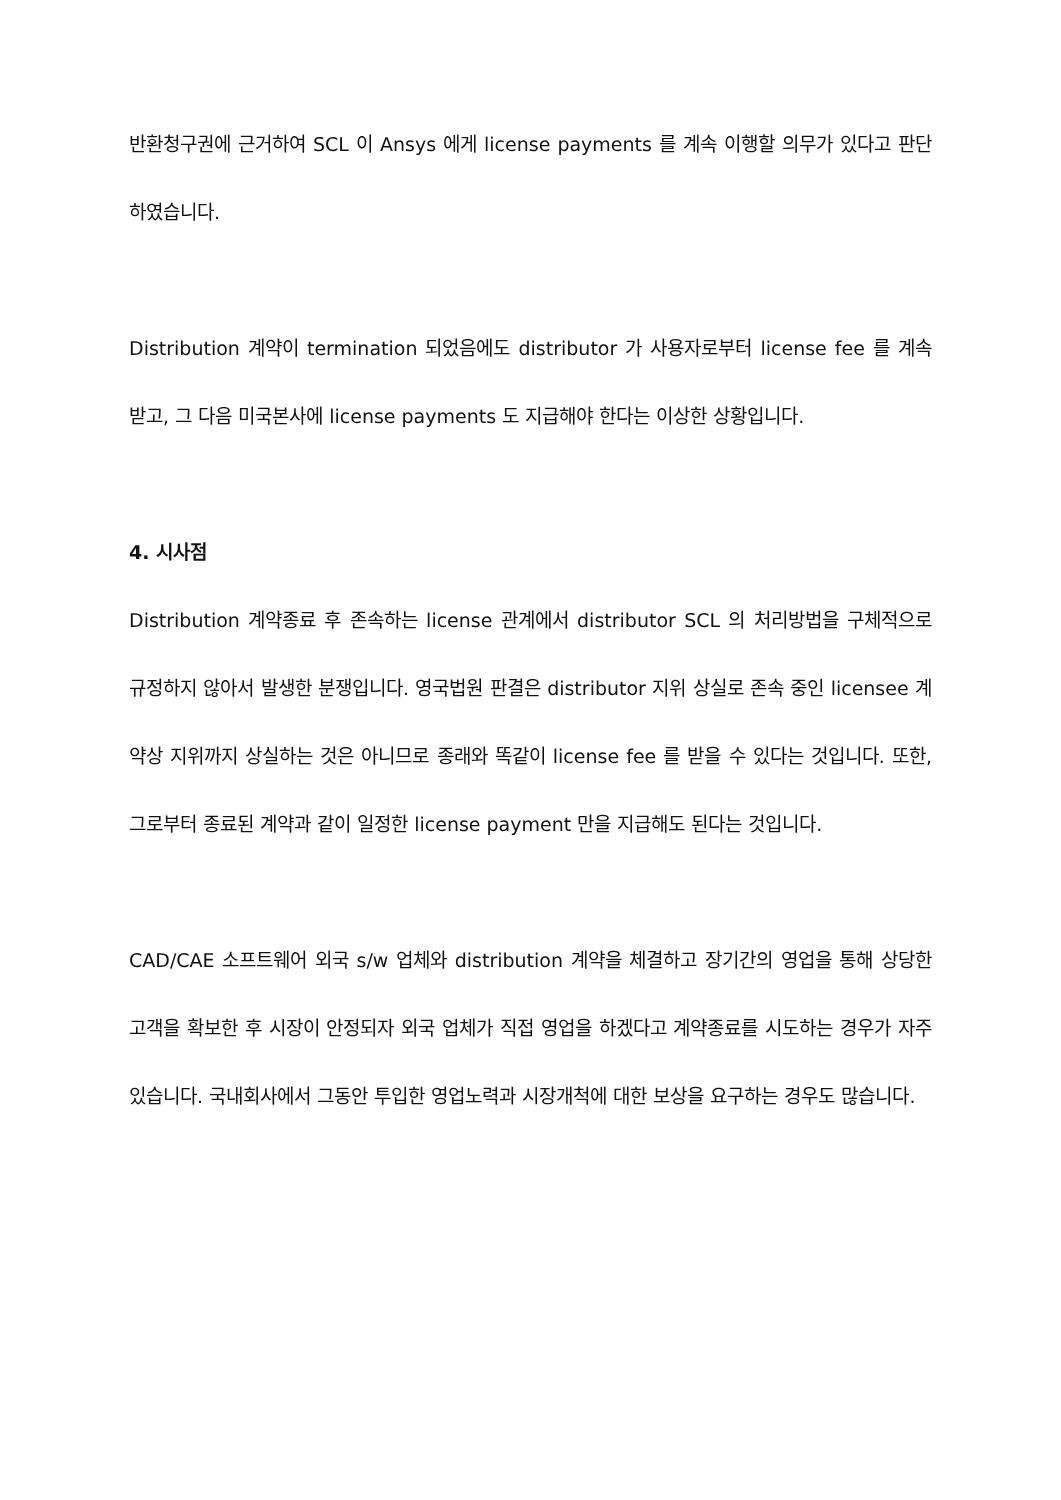반환청구권에 근거하여 SCL 이 Ansys 에게 license payments 를 계속 이행할 의무가 있다고 판단하였습니다.
Distribution 계약이 termination 되었음에도 distributor 가 사용자로부터 license fee 를 계속 받고, 그 다음 미국본사에 license payments 도 지급해야 한다는 이상한 상황입니다.
4. 시사점
Distribution 계약종료 후 존속하는 license 관계에서 distributor SCL 의 처리방법을 구체적으로 규정하지 않아서 발생한 분쟁입니다. 영국법원 판결은 distributor 지위 상실로 존속 중인 licensee 계약상 지위까지 상실하는 것은 아니므로 종래와 똑같이 license fee 를 받을 수 있다는 것입니다. 또한, 그로부터 종료된 계약과 같이 일정한 license payment 만을 지급해도 된다는 것입니다.
CAD/CAE 소프트웨어 외국 s/w 업체와 distribution 계약을 체결하고 장기간의 영업을 통해 상당한 고객을 확보한 후 시장이 안정되자 외국 업체가 직접 영업을 하겠다고 계약종료를 시도하는 경우가 자주 있습니다. 국내회사에서 그동안 투입한 영업노력과 시장개척에 대한 보상을 요구하는 경우도 많습니다.